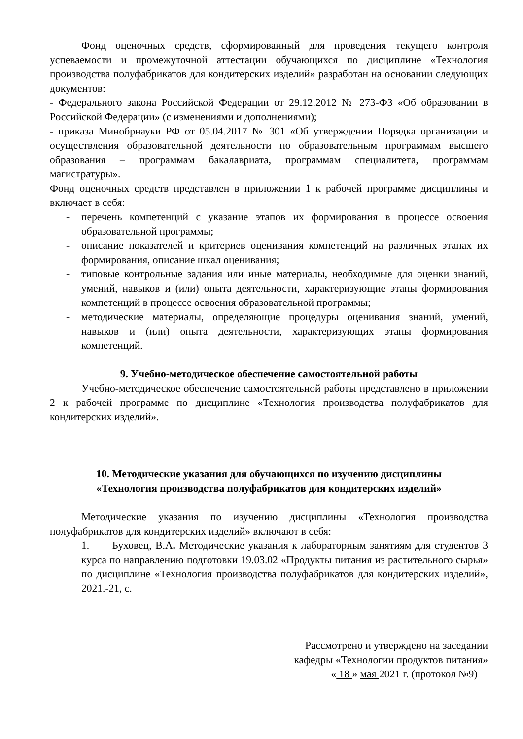Фонд оценочных средств, сформированный для проведения текущего контроля успеваемости и промежуточной аттестации обучающихся по дисциплине «Технология производства полуфабрикатов для кондитерских изделий» разработан на основании следующих документов:
- Федерального закона Российской Федерации от 29.12.2012 № 273-ФЗ «Об образовании в Российской Федерации» (с изменениями и дополнениями);
- приказа Минобрнауки РФ от 05.04.2017 № 301 «Об утверждении Порядка организации и осуществления образовательной деятельности по образовательным программам высшего образования – программам бакалавриата, программам специалитета, программам магистратуры».
Фонд оценочных средств представлен в приложении 1 к рабочей программе дисциплины и включает в себя:
- перечень компетенций с указание этапов их формирования в процессе освоения образовательной программы;
- описание показателей и критериев оценивания компетенций на различных этапах их формирования, описание шкал оценивания;
- типовые контрольные задания или иные материалы, необходимые для оценки знаний, умений, навыков и (или) опыта деятельности, характеризующие этапы формирования компетенций в процессе освоения образовательной программы;
- методические материалы, определяющие процедуры оценивания знаний, умений, навыков и (или) опыта деятельности, характеризующих этапы формирования компетенций.
9. Учебно-методическое обеспечение самостоятельной работы
Учебно-методическое обеспечение самостоятельной работы представлено в приложении 2 к рабочей программе по дисциплине «Технология производства полуфабрикатов для кондитерских изделий».
10. Методические указания для обучающихся по изучению дисциплины
«Технология производства полуфабрикатов для кондитерских изделий»
Методические указания по изучению дисциплины «Технология производства полуфабрикатов для кондитерских изделий» включают в себя:
1. Буховец, В.А. Методические указания к лабораторным занятиям для студентов 3 курса по направлению подготовки 19.03.02 «Продукты питания из растительного сырья» по дисциплине «Технология производства полуфабрикатов для кондитерских изделий», 2021.-21, с.
Рассмотрено и утверждено на заседании
кафедры «Технологии продуктов питания»
« 18 » мая 2021 г. (протокол №9)